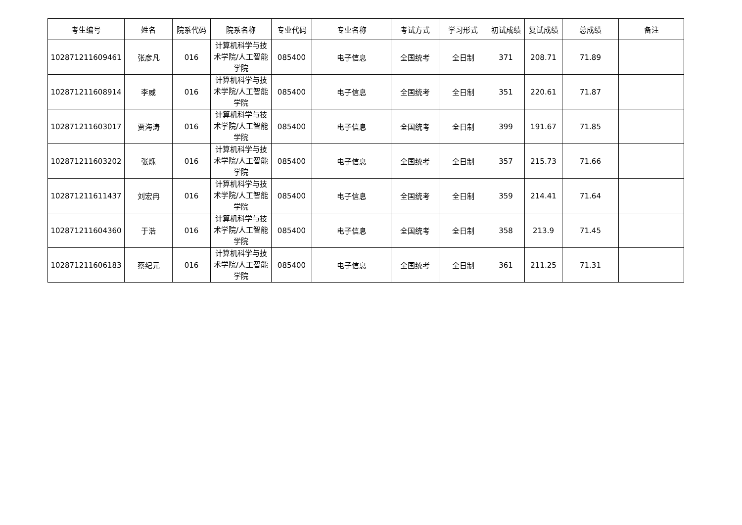| 考生编号 | 姓名 | 院系代码 | 院系名称 | 专业代码 | 专业名称 | 考试方式 | 学习形式 | 初试成绩 | 复试成绩 | 总成绩 | 备注 |
| --- | --- | --- | --- | --- | --- | --- | --- | --- | --- | --- | --- |
| 102871211609461 | 张彦凡 | 016 | 计算机科学与技术学院/人工智能学院 | 085400 | 电子信息 | 全国统考 | 全日制 | 371 | 208.71 | 71.89 | |
| 102871211608914 | 李威 | 016 | 计算机科学与技术学院/人工智能学院 | 085400 | 电子信息 | 全国统考 | 全日制 | 351 | 220.61 | 71.87 | |
| 102871211603017 | 贾海涛 | 016 | 计算机科学与技术学院/人工智能学院 | 085400 | 电子信息 | 全国统考 | 全日制 | 399 | 191.67 | 71.85 | |
| 102871211603202 | 张烁 | 016 | 计算机科学与技术学院/人工智能学院 | 085400 | 电子信息 | 全国统考 | 全日制 | 357 | 215.73 | 71.66 | |
| 102871211611437 | 刘宏冉 | 016 | 计算机科学与技术学院/人工智能学院 | 085400 | 电子信息 | 全国统考 | 全日制 | 359 | 214.41 | 71.64 | |
| 102871211604360 | 于浩 | 016 | 计算机科学与技术学院/人工智能学院 | 085400 | 电子信息 | 全国统考 | 全日制 | 358 | 213.9 | 71.45 | |
| 102871211606183 | 蔡纪元 | 016 | 计算机科学与技术学院/人工智能学院 | 085400 | 电子信息 | 全国统考 | 全日制 | 361 | 211.25 | 71.31 | |